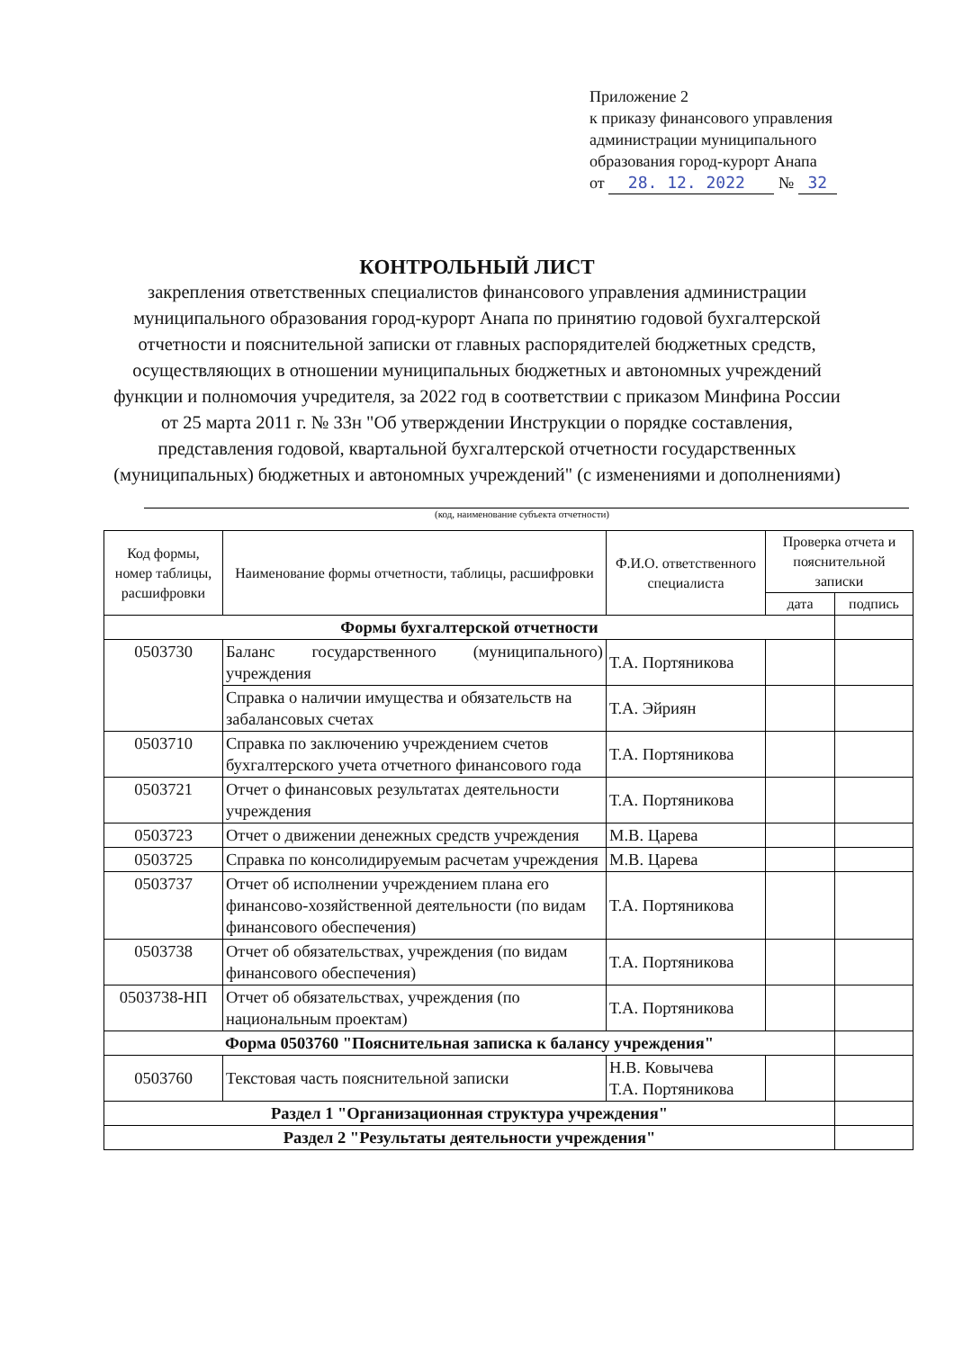Приложение 2
к приказу финансового управления
администрации муниципального
образования город-курорт Анапа
от 28. 12. 2022 № 32
КОНТРОЛЬНЫЙ ЛИСТ
закрепления ответственных специалистов финансового управления администрации муниципального образования город-курорт Анапа по принятию годовой бухгалтерской отчетности и пояснительной записки от главных распорядителей бюджетных средств, осуществляющих в отношении муниципальных бюджетных и автономных учреждений функции и полномочия учредителя, за 2022 год в соответствии с приказом Минфина России от 25 марта 2011 г. № 33н "Об утверждении Инструкции о порядке составления, представления годовой, квартальной бухгалтерской отчетности государственных (муниципальных) бюджетных и автономных учреждений" (с изменениями и дополнениями)
(код, наименование субъекта отчетности)
| Код формы, номер таблицы, расшифровки | Наименование формы отчетности, таблицы, расшифровки | Ф.И.О. ответственного специалиста | Проверка отчета и пояснительной записки | |
| --- | --- | --- | --- | --- |
| | | | дата | подпись |
| Формы бухгалтерской отчетности | | | | |
| 0503730 | Баланс государственного (муниципального) учреждения | Т.А. Портяникова | | |
| | Справка о наличии имущества и обязательств на забалансовых счетах | Т.А. Эйриян | | |
| 0503710 | Справка по заключению учреждением счетов бухгалтерского учета отчетного финансового года | Т.А. Портяникова | | |
| 0503721 | Отчет о финансовых результатах деятельности учреждения | Т.А. Портяникова | | |
| 0503723 | Отчет о движении денежных средств учреждения | М.В. Царева | | |
| 0503725 | Справка по консолидируемым расчетам учреждения | М.В. Царева | | |
| 0503737 | Отчет об исполнении учреждением плана его финансово-хозяйственной деятельности (по видам финансового обеспечения) | Т.А. Портяникова | | |
| 0503738 | Отчет об обязательствах, учреждения (по видам финансового обеспечения) | Т.А. Портяникова | | |
| 0503738-НП | Отчет об обязательствах, учреждения (по национальным проектам) | Т.А. Портяникова | | |
| Форма 0503760 "Пояснительная записка к балансу учреждения" | | | | |
| 0503760 | Текстовая часть пояснительной записки | Н.В. Ковычева Т.А. Портяникова | | |
| Раздел 1 "Организационная структура учреждения" | | | | |
| Раздел 2 "Результаты деятельности учреждения" | | | | |